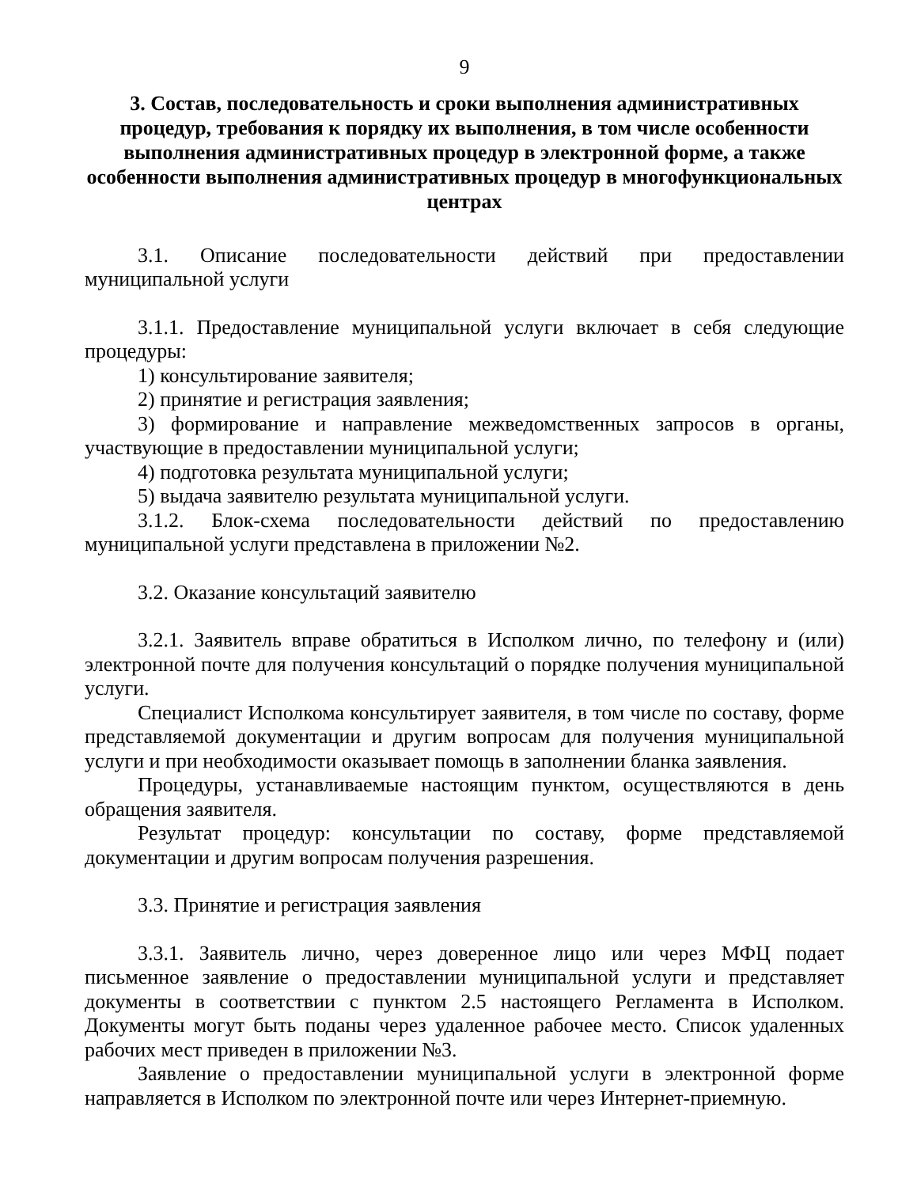9
3. Состав, последовательность и сроки выполнения административных процедур, требования к порядку их выполнения, в том числе особенности выполнения административных процедур в электронной форме, а также особенности выполнения административных процедур в многофункциональных центрах
3.1. Описание последовательности действий при предоставлении муниципальной услуги
3.1.1. Предоставление муниципальной услуги включает в себя следующие процедуры:
1) консультирование заявителя;
2) принятие и регистрация заявления;
3) формирование и направление межведомственных запросов в органы, участвующие в предоставлении муниципальной услуги;
4) подготовка результата муниципальной услуги;
5) выдача заявителю результата муниципальной услуги.
3.1.2. Блок-схема последовательности действий по предоставлению муниципальной услуги представлена в приложении №2.
3.2. Оказание консультаций заявителю
3.2.1. Заявитель вправе обратиться в Исполком лично, по телефону и (или) электронной почте для получения консультаций о порядке получения муниципальной услуги.
Специалист Исполкома консультирует заявителя, в том числе по составу, форме представляемой документации и другим вопросам для получения муниципальной услуги и при необходимости оказывает помощь в заполнении бланка заявления.
Процедуры, устанавливаемые настоящим пунктом, осуществляются в день обращения заявителя.
Результат процедур: консультации по составу, форме представляемой документации и другим вопросам получения разрешения.
3.3. Принятие и регистрация заявления
3.3.1. Заявитель лично, через доверенное лицо или через МФЦ подает письменное заявление о предоставлении муниципальной услуги и представляет документы в соответствии с пунктом 2.5 настоящего Регламента в Исполком. Документы могут быть поданы через удаленное рабочее место. Список удаленных рабочих мест приведен в приложении №3.
Заявление о предоставлении муниципальной услуги в электронной форме направляется в Исполком по электронной почте или через Интернет-приемную.